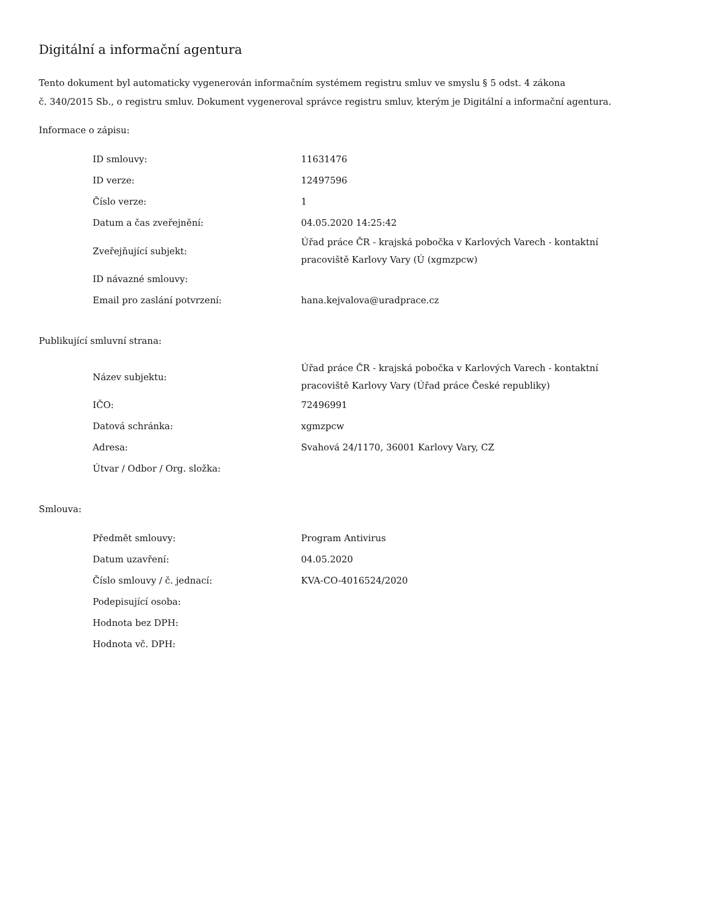Digitální a informační agentura
Tento dokument byl automaticky vygenerován informačním systémem registru smluv ve smyslu § 5 odst. 4 zákona
č. 340/2015 Sb., o registru smluv. Dokument vygeneroval správce registru smluv, kterým je Digitální a informační agentura.
Informace o zápisu:
| ID smlouvy: | 11631476 |
| ID verze: | 12497596 |
| Číslo verze: | 1 |
| Datum a čas zveřejnění: | 04.05.2020 14:25:42 |
| Zveřejňující subjekt: | Úřad práce ČR - krajská pobočka v Karlových Varech - kontaktní pracoviště Karlovy Vary (Ú (xgmzpcw) |
| ID návazné smlouvy: | |
| Email pro zaslání potvrzení: | hana.kejvalova@uradprace.cz |
Publikující smluvní strana:
| Název subjektu: | Úřad práce ČR - krajská pobočka v Karlových Varech - kontaktní pracoviště Karlovy Vary (Úřad práce České republiky) |
| IČO: | 72496991 |
| Datová schránka: | xgmzpcw |
| Adresa: | Svahová 24/1170, 36001 Karlovy Vary, CZ |
| Útvar / Odbor / Org. složka: | |
Smlouva:
| Předmět smlouvy: | Program Antivirus |
| Datum uzavření: | 04.05.2020 |
| Číslo smlouvy / č. jednací: | KVA-CO-4016524/2020 |
| Podepisující osoba: | |
| Hodnota bez DPH: | |
| Hodnota vč. DPH: | |